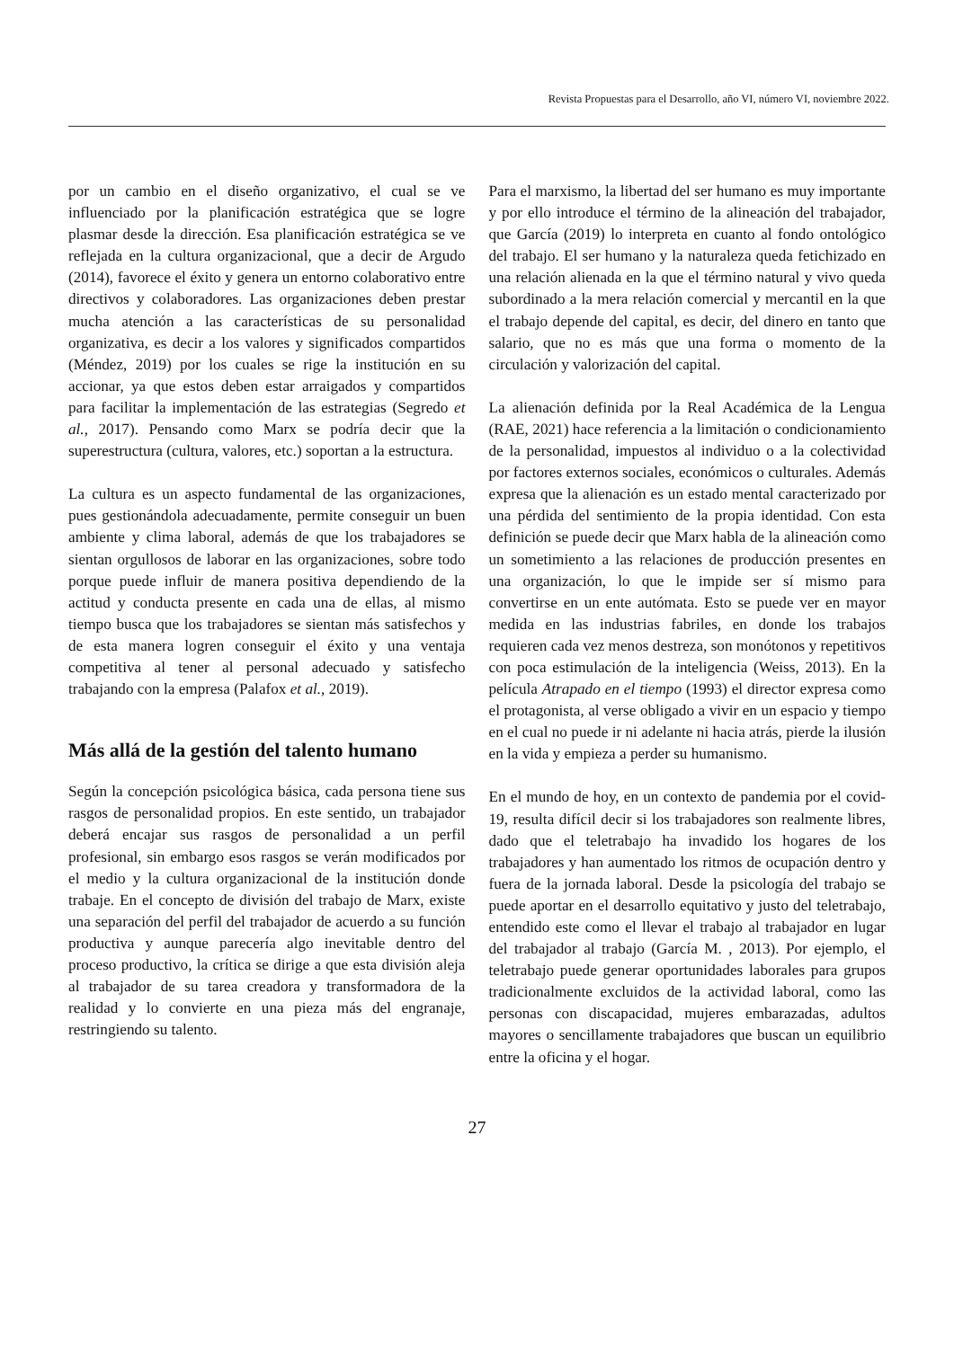Revista Propuestas para el Desarrollo, año VI, número VI, noviembre 2022.
por un cambio en el diseño organizativo, el cual se ve influenciado por la planificación estratégica que se logre plasmar desde la dirección. Esa planificación estratégica se ve reflejada en la cultura organizacional, que a decir de Argudo (2014), favorece el éxito y genera un entorno colaborativo entre directivos y colaboradores. Las organizaciones deben prestar mucha atención a las características de su personalidad organizativa, es decir a los valores y significados compartidos (Méndez, 2019) por los cuales se rige la institución en su accionar, ya que estos deben estar arraigados y compartidos para facilitar la implementación de las estrategias (Segredo et al., 2017). Pensando como Marx se podría decir que la superestructura (cultura, valores, etc.) soportan a la estructura.
La cultura es un aspecto fundamental de las organizaciones, pues gestionándola adecuadamente, permite conseguir un buen ambiente y clima laboral, además de que los trabajadores se sientan orgullosos de laborar en las organizaciones, sobre todo porque puede influir de manera positiva dependiendo de la actitud y conducta presente en cada una de ellas, al mismo tiempo busca que los trabajadores se sientan más satisfechos y de esta manera logren conseguir el éxito y una ventaja competitiva al tener al personal adecuado y satisfecho trabajando con la empresa (Palafox et al., 2019).
Más allá de la gestión del talento humano
Según la concepción psicológica básica, cada persona tiene sus rasgos de personalidad propios. En este sentido, un trabajador deberá encajar sus rasgos de personalidad a un perfil profesional, sin embargo esos rasgos se verán modificados por el medio y la cultura organizacional de la institución donde trabaje. En el concepto de división del trabajo de Marx, existe una separación del perfil del trabajador de acuerdo a su función productiva y aunque parecería algo inevitable dentro del proceso productivo, la crítica se dirige a que esta división aleja al trabajador de su tarea creadora y transformadora de la realidad y lo convierte en una pieza más del engranaje, restringiendo su talento.
Para el marxismo, la libertad del ser humano es muy importante y por ello introduce el término de la alineación del trabajador, que García (2019) lo interpreta en cuanto al fondo ontológico del trabajo. El ser humano y la naturaleza queda fetichizado en una relación alienada en la que el término natural y vivo queda subordinado a la mera relación comercial y mercantil en la que el trabajo depende del capital, es decir, del dinero en tanto que salario, que no es más que una forma o momento de la circulación y valorización del capital.
La alienación definida por la Real Académica de la Lengua (RAE, 2021) hace referencia a la limitación o condicionamiento de la personalidad, impuestos al individuo o a la colectividad por factores externos sociales, económicos o culturales. Además expresa que la alienación es un estado mental caracterizado por una pérdida del sentimiento de la propia identidad. Con esta definición se puede decir que Marx habla de la alineación como un sometimiento a las relaciones de producción presentes en una organización, lo que le impide ser sí mismo para convertirse en un ente autómata. Esto se puede ver en mayor medida en las industrias fabriles, en donde los trabajos requieren cada vez menos destreza, son monótonos y repetitivos con poca estimulación de la inteligencia (Weiss, 2013). En la película Atrapado en el tiempo (1993) el director expresa como el protagonista, al verse obligado a vivir en un espacio y tiempo en el cual no puede ir ni adelante ni hacia atrás, pierde la ilusión en la vida y empieza a perder su humanismo.
En el mundo de hoy, en un contexto de pandemia por el covid-19, resulta difícil decir si los trabajadores son realmente libres, dado que el teletrabajo ha invadido los hogares de los trabajadores y han aumentado los ritmos de ocupación dentro y fuera de la jornada laboral. Desde la psicología del trabajo se puede aportar en el desarrollo equitativo y justo del teletrabajo, entendido este como el llevar el trabajo al trabajador en lugar del trabajador al trabajo (García M. , 2013). Por ejemplo, el teletrabajo puede generar oportunidades laborales para grupos tradicionalmente excluidos de la actividad laboral, como las personas con discapacidad, mujeres embarazadas, adultos mayores o sencillamente trabajadores que buscan un equilibrio entre la oficina y el hogar.
27